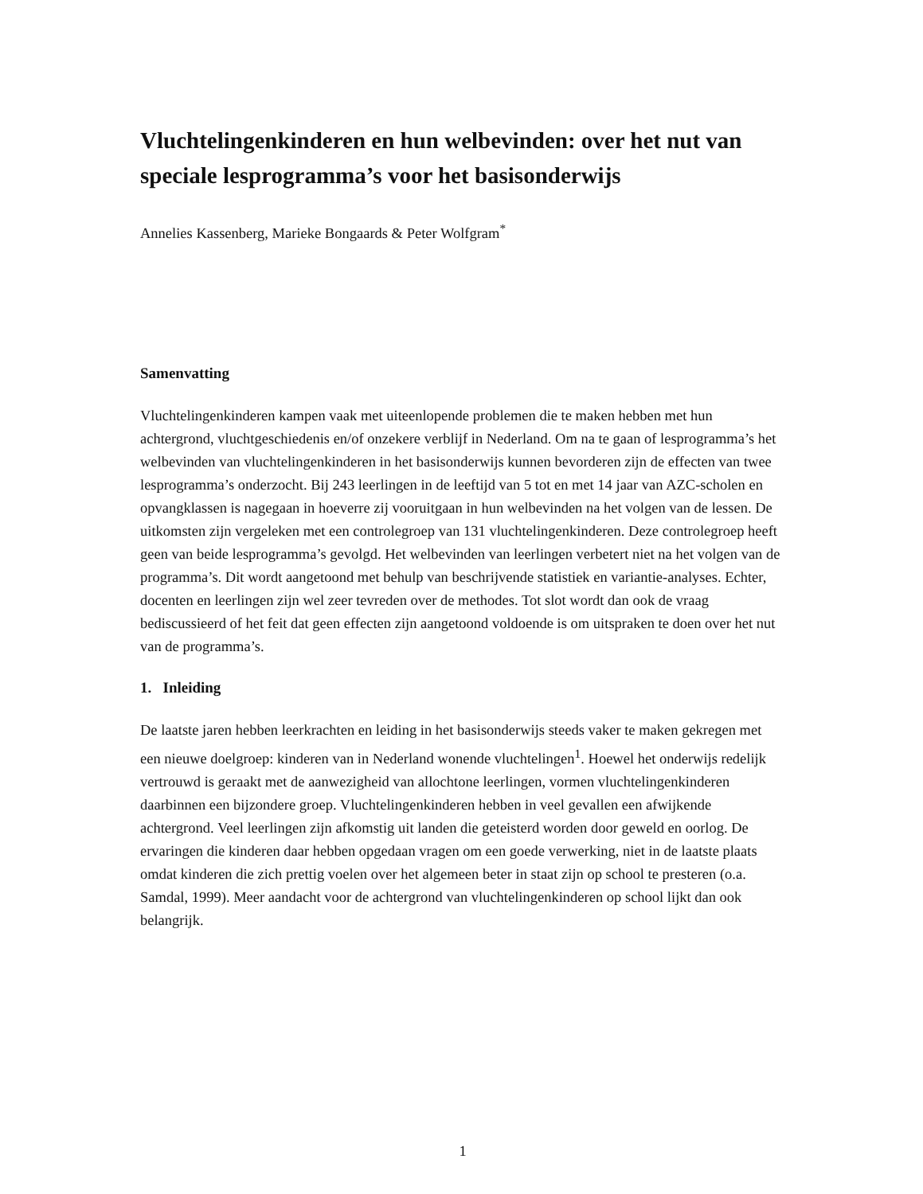Vluchtelingenkinderen en hun welbevinden: over het nut van speciale lesprogramma’s voor het basisonderwijs
Annelies Kassenberg, Marieke Bongaards & Peter Wolfgram<sup>*</sup>
Samenvatting
Vluchtelingenkinderen kampen vaak met uiteenlopende problemen die te maken hebben met hun achtergrond, vluchtgeschiedenis en/of onzekere verblijf in Nederland. Om na te gaan of lesprogramma’s het welbevinden van vluchtelingenkinderen in het basisonderwijs kunnen bevorderen zijn de effecten van twee lesprogramma’s onderzocht. Bij 243 leerlingen in de leeftijd van 5 tot en met 14 jaar van AZC-scholen en opvangklassen is nagegaan in hoeverre zij vooruitgaan in hun welbevinden na het volgen van de lessen. De uitkomsten zijn vergeleken met een controlegroep van 131 vluchtelingenkinderen. Deze controlegroep heeft geen van beide lesprogramma’s gevolgd. Het welbevinden van leerlingen verbetert niet na het volgen van de programma’s. Dit wordt aangetoond met behulp van beschrijvende statistiek en variantie-analyses. Echter, docenten en leerlingen zijn wel zeer tevreden over de methodes. Tot slot wordt dan ook de vraag bediscussieerd of het feit dat geen effecten zijn aangetoond voldoende is om uitspraken te doen over het nut van de programma’s.
1. Inleiding
De laatste jaren hebben leerkrachten en leiding in het basisonderwijs steeds vaker te maken gekregen met een nieuwe doelgroep: kinderen van in Nederland wonende vluchtelingen<sup>1</sup>. Hoewel het onderwijs redelijk vertrouwd is geraakt met de aanwezigheid van allochtone leerlingen, vormen vluchtelingenkinderen daarbinnen een bijzondere groep. Vluchtelingenkinderen hebben in veel gevallen een afwijkende achtergrond. Veel leerlingen zijn afkomstig uit landen die geteisterd worden door geweld en oorlog. De ervaringen die kinderen daar hebben opgedaan vragen om een goede verwerking, niet in de laatste plaats omdat kinderen die zich prettig voelen over het algemeen beter in staat zijn op school te presteren (o.a. Samdal, 1999). Meer aandacht voor de achtergrond van vluchtelingenkinderen op school lijkt dan ook belangrijk.
1